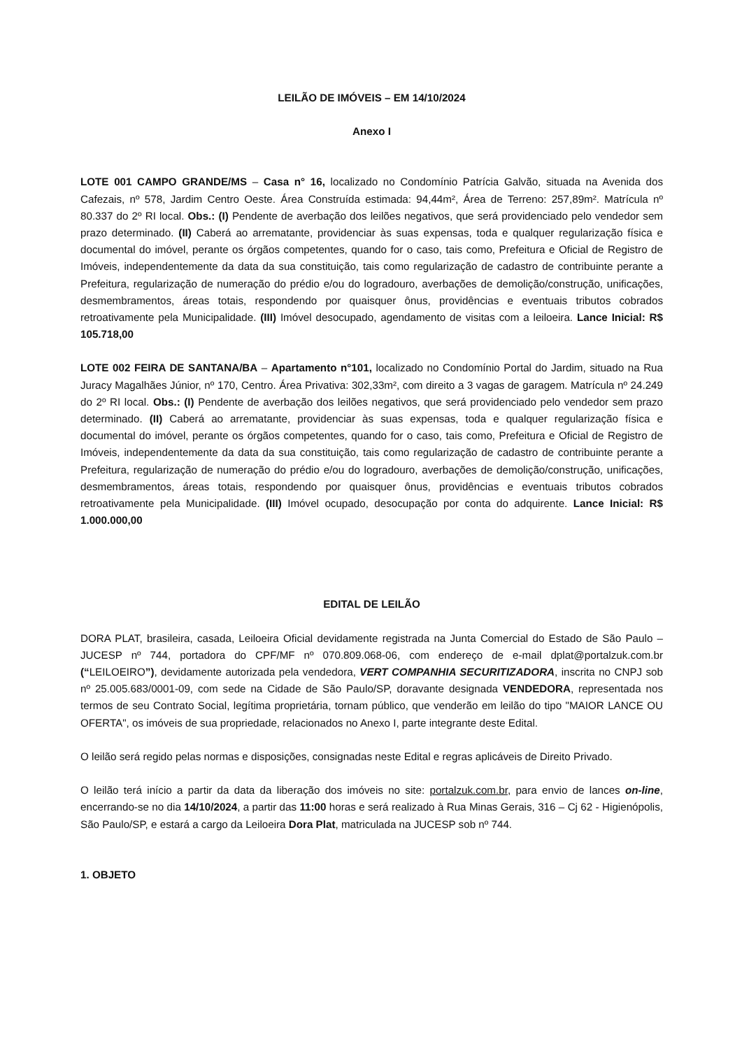LEILÃO DE IMÓVEIS – EM 14/10/2024
Anexo I
LOTE 001 CAMPO GRANDE/MS – Casa n° 16, localizado no Condomínio Patrícia Galvão, situada na Avenida dos Cafezais, nº 578, Jardim Centro Oeste. Área Construída estimada: 94,44m², Área de Terreno: 257,89m². Matrícula nº 80.337 do 2º RI local. Obs.: (I) Pendente de averbação dos leilões negativos, que será providenciado pelo vendedor sem prazo determinado. (II) Caberá ao arrematante, providenciar às suas expensas, toda e qualquer regularização física e documental do imóvel, perante os órgãos competentes, quando for o caso, tais como, Prefeitura e Oficial de Registro de Imóveis, independentemente da data da sua constituição, tais como regularização de cadastro de contribuinte perante a Prefeitura, regularização de numeração do prédio e/ou do logradouro, averbações de demolição/construção, unificações, desmembramentos, áreas totais, respondendo por quaisquer ônus, providências e eventuais tributos cobrados retroativamente pela Municipalidade. (III) Imóvel desocupado, agendamento de visitas com a leiloeira. Lance Inicial: R$ 105.718,00
LOTE 002 FEIRA DE SANTANA/BA – Apartamento n°101, localizado no Condomínio Portal do Jardim, situado na Rua Juracy Magalhães Júnior, nº 170, Centro. Área Privativa: 302,33m², com direito a 3 vagas de garagem. Matrícula nº 24.249 do 2º RI local. Obs.: (I) Pendente de averbação dos leilões negativos, que será providenciado pelo vendedor sem prazo determinado. (II) Caberá ao arrematante, providenciar às suas expensas, toda e qualquer regularização física e documental do imóvel, perante os órgãos competentes, quando for o caso, tais como, Prefeitura e Oficial de Registro de Imóveis, independentemente da data da sua constituição, tais como regularização de cadastro de contribuinte perante a Prefeitura, regularização de numeração do prédio e/ou do logradouro, averbações de demolição/construção, unificações, desmembramentos, áreas totais, respondendo por quaisquer ônus, providências e eventuais tributos cobrados retroativamente pela Municipalidade. (III) Imóvel ocupado, desocupação por conta do adquirente. Lance Inicial: R$ 1.000.000,00
EDITAL DE LEILÃO
DORA PLAT, brasileira, casada, Leiloeira Oficial devidamente registrada na Junta Comercial do Estado de São Paulo – JUCESP nº 744, portadora do CPF/MF nº 070.809.068-06, com endereço de e-mail dplat@portalzuk.com.br (“LEILOEIRO”), devidamente autorizada pela vendedora, VERT COMPANHIA SECURITIZADORA, inscrita no CNPJ sob nº 25.005.683/0001-09, com sede na Cidade de São Paulo/SP, doravante designada VENDEDORA, representada nos termos de seu Contrato Social, legítima proprietária, tornam público, que venderão em leilão do tipo "MAIOR LANCE OU OFERTA", os imóveis de sua propriedade, relacionados no Anexo I, parte integrante deste Edital.
O leilão será regido pelas normas e disposições, consignadas neste Edital e regras aplicáveis de Direito Privado.
O leilão terá início a partir da data da liberação dos imóveis no site: portalzuk.com.br, para envio de lances on-line, encerrando-se no dia 14/10/2024, a partir das 11:00 horas e será realizado à Rua Minas Gerais, 316 – Cj 62 - Higienópolis, São Paulo/SP, e estará a cargo da Leiloeira Dora Plat, matriculada na JUCESP sob nº 744.
1. OBJETO